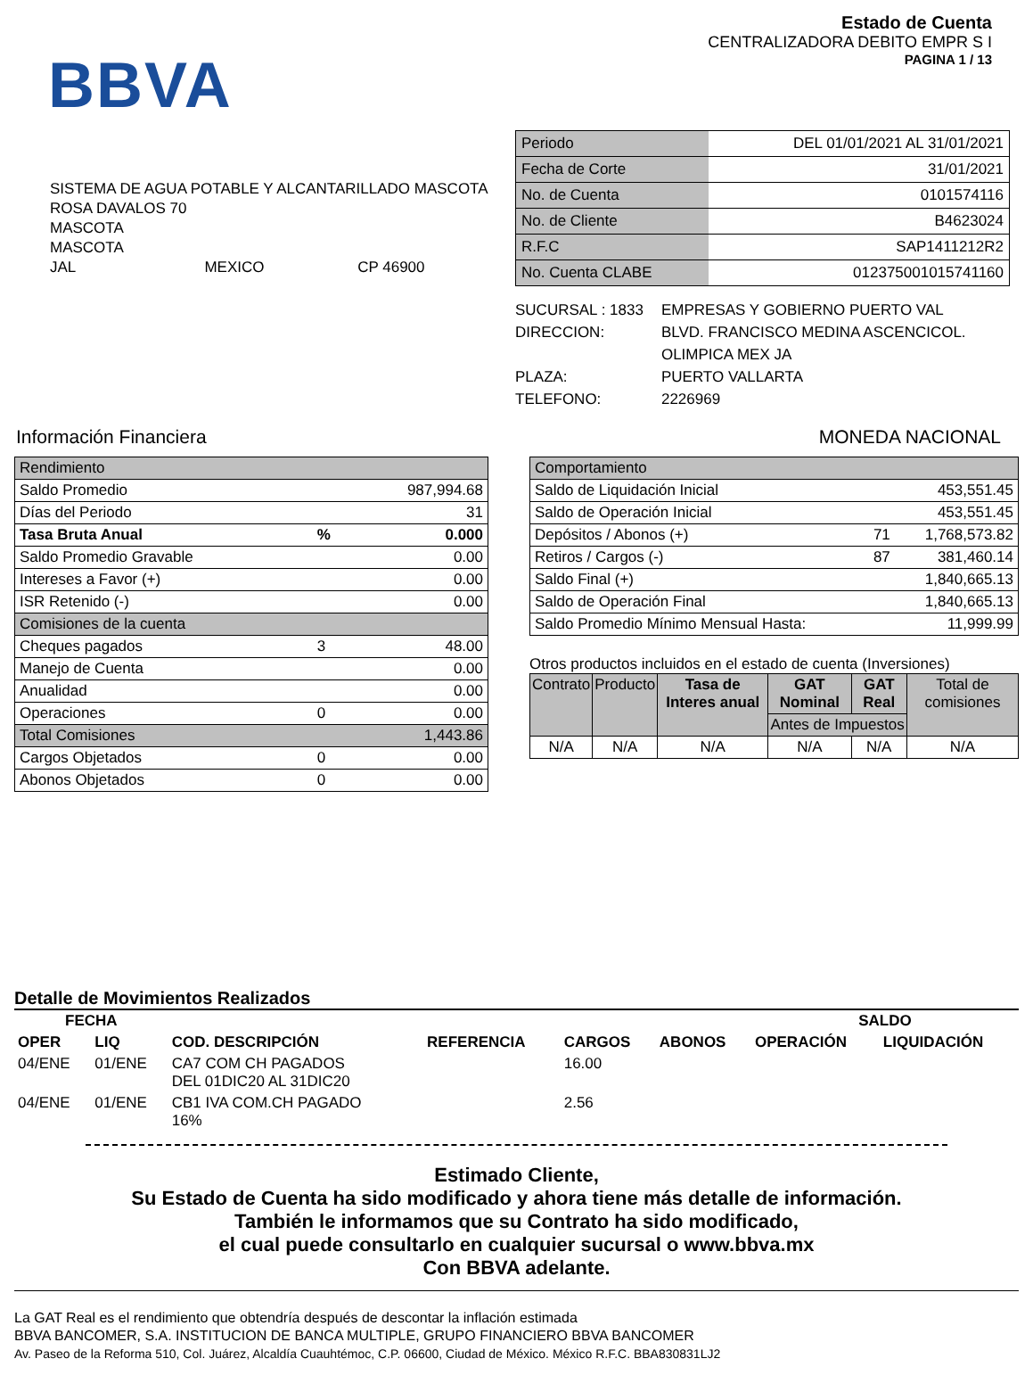BBVA
Estado de Cuenta
CENTRALIZADORA DEBITO EMPR S I
PAGINA 1 / 13
SISTEMA DE AGUA POTABLE Y ALCANTARILLADO MASCOTA
ROSA DAVALOS 70
MASCOTA
MASCOTA
JAL MEXICO CP 46900
| Periodo | DEL 01/01/2021 AL 31/01/2021 |
| Fecha de Corte | 31/01/2021 |
| No. de Cuenta | 0101574116 |
| No. de Cliente | B4623024 |
| R.F.C | SAP1411212R2 |
| No. Cuenta CLABE | 012375001015741160 |
| SUCURSAL : 1833 | EMPRESAS Y GOBIERNO PUERTO VAL |
| DIRECCION: | BLVD. FRANCISCO MEDINA ASCENCICOL. OLIMPICA MEX JA |
| PLAZA: | PUERTO VALLARTA |
| TELEFONO: | 2226969 |
Información Financiera MONEDA NACIONAL
| Rendimiento | | |
| Saldo Promedio | | 987,994.68 |
| Días del Periodo | | 31 |
| Tasa Bruta Anual | % | 0.000 |
| Saldo Promedio Gravable | | 0.00 |
| Intereses a Favor (+) | | 0.00 |
| ISR Retenido (-) | | 0.00 |
| Comisiones de la cuenta | | |
| Cheques pagados | 3 | 48.00 |
| Manejo de Cuenta | | 0.00 |
| Anualidad | | 0.00 |
| Operaciones | 0 | 0.00 |
| Total Comisiones | | 1,443.86 |
| Cargos Objetados | 0 | 0.00 |
| Abonos Objetados | 0 | 0.00 |
| Comportamiento | | |
| Saldo de Liquidación Inicial | | 453,551.45 |
| Saldo de Operación Inicial | | 453,551.45 |
| Depósitos / Abonos (+) | 71 | 1,768,573.82 |
| Retiros / Cargos (-) | 87 | 381,460.14 |
| Saldo Final (+) | | 1,840,665.13 |
| Saldo de Operación Final | | 1,840,665.13 |
| Saldo Promedio Mínimo Mensual Hasta: | | 11,999.99 |
Otros productos incluidos en el estado de cuenta (Inversiones)
| Contrato | Producto | Tasa de Interes anual | GAT Nominal | GAT Real | Total de comisiones |
| --- | --- | --- | --- | --- | --- |
| | | | Antes de Impuestos | | |
| N/A | N/A | N/A | N/A | N/A | N/A |
Detalle de Movimientos Realizados
| FECHA | | | | | | SALDO | |
| --- | --- | --- | --- | --- | --- | --- | --- |
| OPER | LIQ | COD. DESCRIPCIÓN | REFERENCIA | CARGOS | ABONOS | OPERACIÓN | LIQUIDACIÓN |
| 04/ENE | 01/ENE | CA7 COM CH PAGADOS DEL 01DIC20 AL 31DIC20 | | 16.00 | | | |
| 04/ENE | 01/ENE | CB1 IVA COM.CH PAGADO 16% | | 2.56 | | | |
Estimado Cliente,
Su Estado de Cuenta ha sido modificado y ahora tiene más detalle de información.
También le informamos que su Contrato ha sido modificado,
el cual puede consultarlo en cualquier sucursal o www.bbva.mx
Con BBVA adelante.
La GAT Real es el rendimiento que obtendría después de descontar la inflación estimada
BBVA BANCOMER, S.A. INSTITUCION DE BANCA MULTIPLE, GRUPO FINANCIERO BBVA BANCOMER
Av. Paseo de la Reforma 510, Col. Juárez, Alcaldía Cuauhtémoc, C.P. 06600, Ciudad de México. México R.F.C. BBA830831LJ2